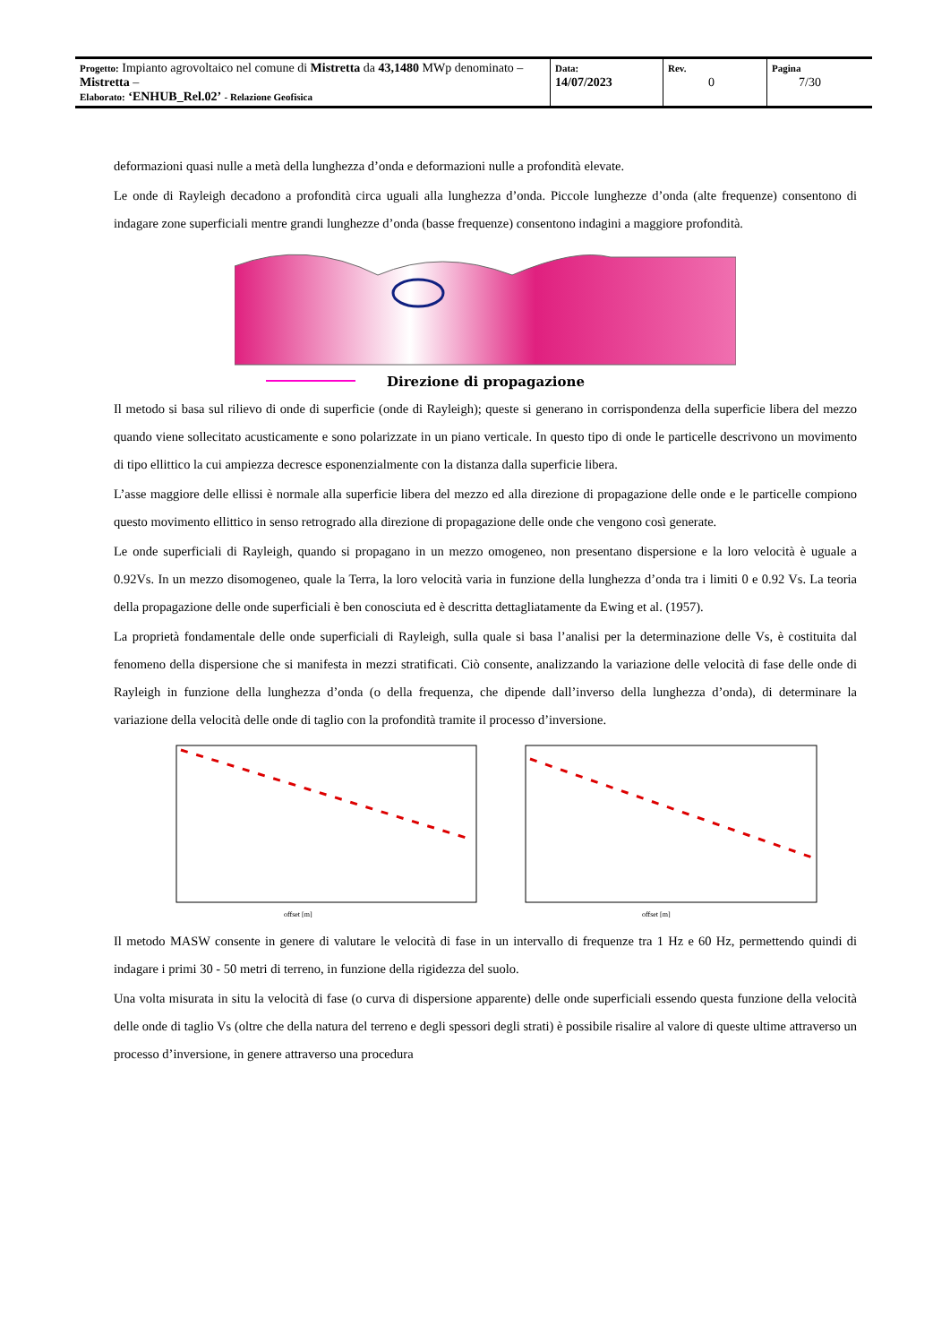| Progetto: Impianto agrovoltaico nel comune di Mistretta da 43,1480 MWp denominato – Mistretta – Elaborato: ‘ENHUB_Rel.02’ - Relazione Geofisica | Data: 14/07/2023 | Rev. 0 | Pagina 7/30 |
deformazioni quasi nulle a metà della lunghezza d’onda e deformazioni nulle a profondità elevate.
Le onde di Rayleigh decadono a profondità circa uguali alla lunghezza d’onda. Piccole lunghezze d’onda (alte frequenze) consentono di indagare zone superficiali mentre grandi lunghezze d’onda (basse frequenze) consentono indagini a maggiore profondità.
Direzione di propagazione
Il metodo si basa sul rilievo di onde di superficie (onde di Rayleigh); queste si generano in corrispondenza della superficie libera del mezzo quando viene sollecitato acusticamente e sono polarizzate in un piano verticale. In questo tipo di onde le particelle descrivono un movimento di tipo ellittico la cui ampiezza decresce esponenzialmente con la distanza dalla superficie libera.
L’asse maggiore delle ellissi è normale alla superficie libera del mezzo ed alla direzione di propagazione delle onde e le particelle compiono questo movimento ellittico in senso retrogrado alla direzione di propagazione delle onde che vengono così generate.
Le onde superficiali di Rayleigh, quando si propagano in un mezzo omogeneo, non presentano dispersione e la loro velocità è uguale a 0.92Vs. In un mezzo disomogeneo, quale la Terra, la loro velocità varia in funzione della lunghezza d’onda tra i limiti 0 e 0.92 Vs. La teoria della propagazione delle onde superficiali è ben conosciuta ed è descritta dettagliatamente da Ewing et al. (1957).
La proprietà fondamentale delle onde superficiali di Rayleigh, sulla quale si basa l’analisi per la determinazione delle Vs, è costituita dal fenomeno della dispersione che si manifesta in mezzi stratificati. Ciò consente, analizzando la variazione delle velocità di fase delle onde di Rayleigh in funzione della lunghezza d’onda (o della frequenza, che dipende dall’inverso della lunghezza d’onda), di determinare la variazione della velocità delle onde di taglio con la profondità tramite il processo d’inversione.
offset [m]
offset [m]
Il metodo MASW consente in genere di valutare le velocità di fase in un intervallo di frequenze tra 1 Hz e 60 Hz, permettendo quindi di indagare i primi 30 - 50 metri di terreno, in funzione della rigidezza del suolo.
Una volta misurata in situ la velocità di fase (o curva di dispersione apparente) delle onde superficiali essendo questa funzione della velocità delle onde di taglio Vs (oltre che della natura del terreno e degli spessori degli strati) è possibile risalire al valore di queste ultime attraverso un processo d’inversione, in genere attraverso una procedura